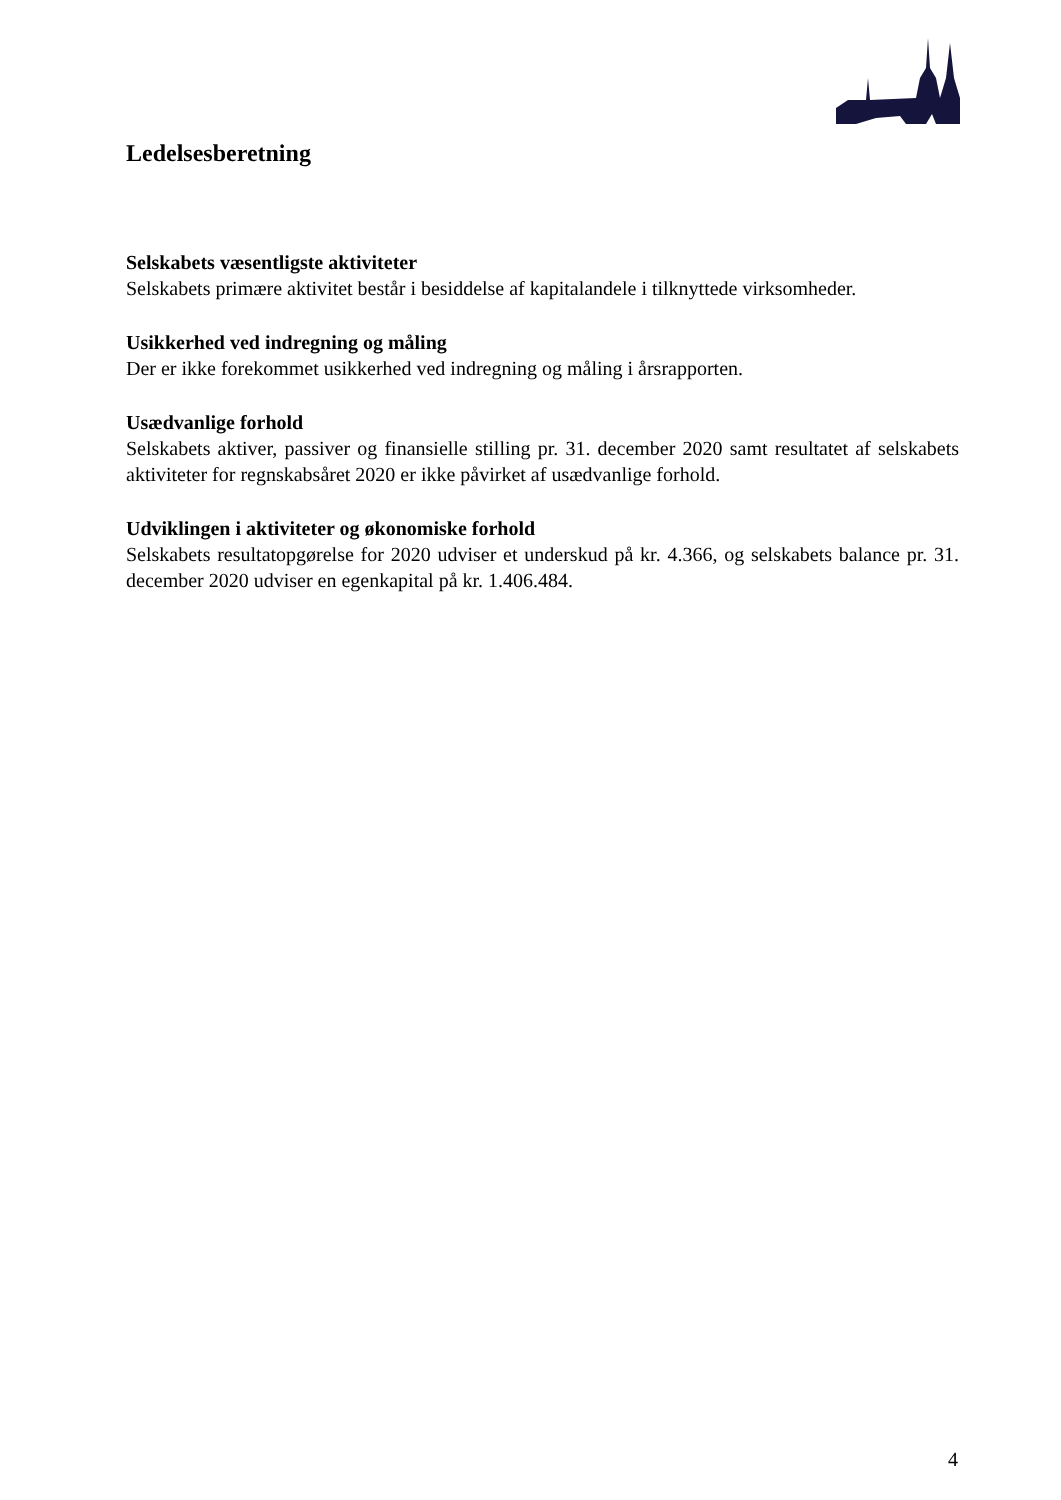Ledelsesberetning
Selskabets væsentligste aktiviteter
Selskabets primære aktivitet består i besiddelse af kapitalandele i tilknyttede virksomheder.
Usikkerhed ved indregning og måling
Der er ikke forekommet usikkerhed ved indregning og måling i årsrapporten.
Usædvanlige forhold
Selskabets aktiver, passiver og finansielle stilling pr. 31. december 2020 samt resultatet af selskabets aktiviteter for regnskabsåret 2020 er ikke påvirket af usædvanlige forhold.
Udviklingen i aktiviteter og økonomiske forhold
Selskabets resultatopgørelse for 2020 udviser et underskud på kr. 4.366, og selskabets balance pr. 31. december 2020 udviser en egenkapital på kr. 1.406.484.
4